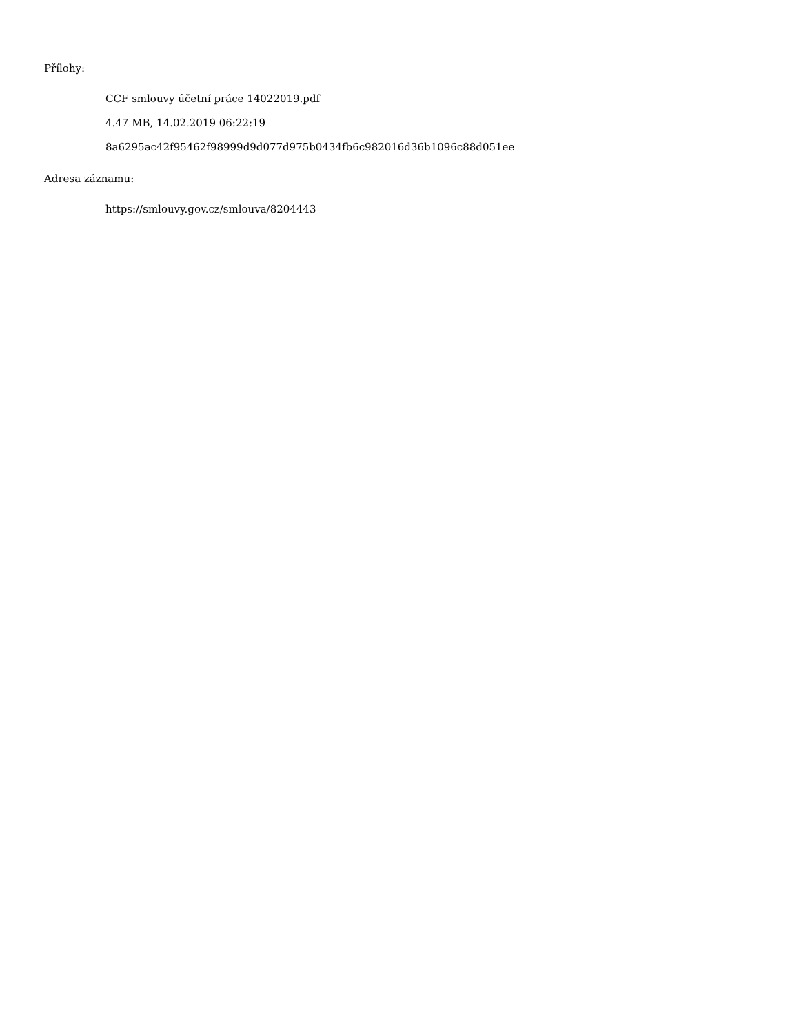Přílohy:
CCF smlouvy účetní práce 14022019.pdf
4.47 MB, 14.02.2019 06:22:19
8a6295ac42f95462f98999d9d077d975b0434fb6c982016d36b1096c88d051ee
Adresa záznamu:
https://smlouvy.gov.cz/smlouva/8204443